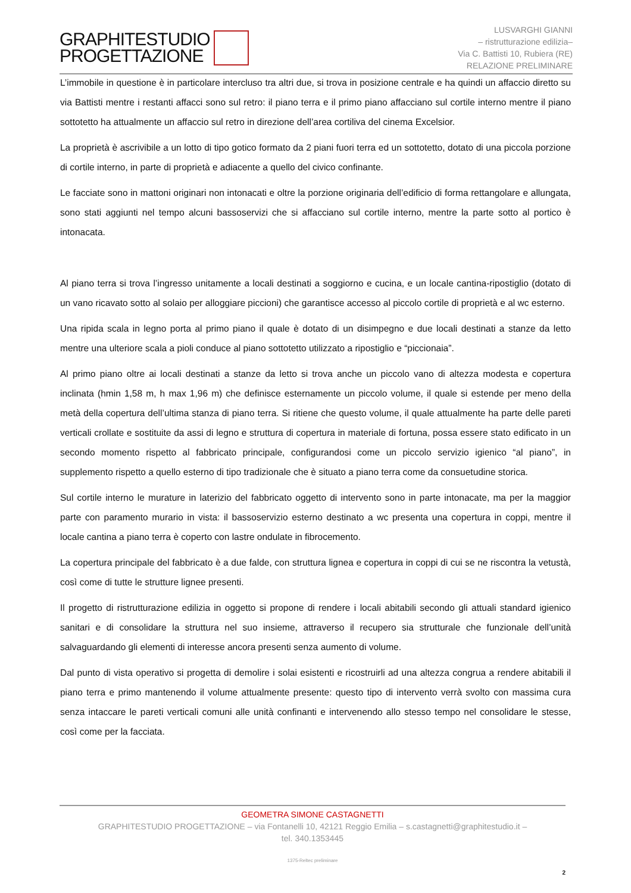GRAPHITESTUDIO
PROGETTAZIONE
LUSVARGHI GIANNI
– ristrutturazione edilizia–
Via C. Battisti 10, Rubiera (RE)
RELAZIONE PRELIMINARE
L’immobile in questione è in particolare intercluso tra altri due, si trova in posizione centrale e ha quindi un affaccio diretto su via Battisti mentre i restanti affacci sono sul retro: il piano terra e il primo piano affacciano sul cortile interno mentre il piano sottotetto ha attualmente un affaccio sul retro in direzione dell’area cortiliva del cinema Excelsior.
La proprietà è ascrivibile a un lotto di tipo gotico formato da 2 piani fuori terra ed un sottotetto, dotato di una piccola porzione di cortile interno, in parte di proprietà e adiacente a quello del civico confinante.
Le facciate sono in mattoni originari non intonacati e oltre la porzione originaria dell’edificio di forma rettangolare e allungata, sono stati aggiunti nel tempo alcuni bassoservizi che si affacciano sul cortile interno, mentre la parte sotto al portico è intonacata.
Al piano terra si trova l’ingresso unitamente a locali destinati a soggiorno e cucina, e un locale cantina-ripostiglio (dotato di un vano ricavato sotto al solaio per alloggiare piccioni) che garantisce accesso al piccolo cortile di proprietà e al wc esterno.
Una ripida scala in legno porta al primo piano il quale è dotato di un disimpegno e due locali destinati a stanze da letto mentre una ulteriore scala a pioli conduce al piano sottotetto utilizzato a ripostiglio e “piccionaia”.
Al primo piano oltre ai locali destinati a stanze da letto si trova anche un piccolo vano di altezza modesta e copertura inclinata (hmin 1,58 m, h max 1,96 m) che definisce esternamente un piccolo volume, il quale si estende per meno della metà della copertura dell’ultima stanza di piano terra. Si ritiene che questo volume, il quale attualmente ha parte delle pareti verticali crollate e sostituite da assi di legno e struttura di copertura in materiale di fortuna, possa essere stato edificato in un secondo momento rispetto al fabbricato principale, configurandosi come un piccolo servizio igienico “al piano”, in supplemento rispetto a quello esterno di tipo tradizionale che è situato a piano terra come da consuetudine storica.
Sul cortile interno le murature in laterizio del fabbricato oggetto di intervento sono in parte intonacate, ma per la maggior parte con paramento murario in vista: il bassoservizio esterno destinato a wc presenta una copertura in coppi, mentre il locale cantina a piano terra è coperto con lastre ondulate in fibrocemento.
La copertura principale del fabbricato è a due falde, con struttura lignea e copertura in coppi di cui se ne riscontra la vetustà, così come di tutte le strutture lignee presenti.
Il progetto di ristrutturazione edilizia in oggetto si propone di rendere i locali abitabili secondo gli attuali standard igienico sanitari e di consolidare la struttura nel suo insieme, attraverso il recupero sia strutturale che funzionale dell’unità salvaguardando gli elementi di interesse ancora presenti senza aumento di volume.
Dal punto di vista operativo si progetta di demolire i solai esistenti e ricostruirli ad una altezza congrua a rendere abitabili il piano terra e primo mantenendo il volume attualmente presente: questo tipo di intervento verrà svolto con massima cura senza intaccare le pareti verticali comuni alle unità confinanti e intervenendo allo stesso tempo nel consolidare le stesse, così come per la facciata.
GEOMETRA SIMONE CASTAGNETTI
GRAPHITESTUDIO PROGETTAZIONE – via Fontanelli 10, 42121 Reggio Emilia – s.castagnetti@graphitestudio.it –
tel. 340.1353445
1375-Reltec preliminare
2